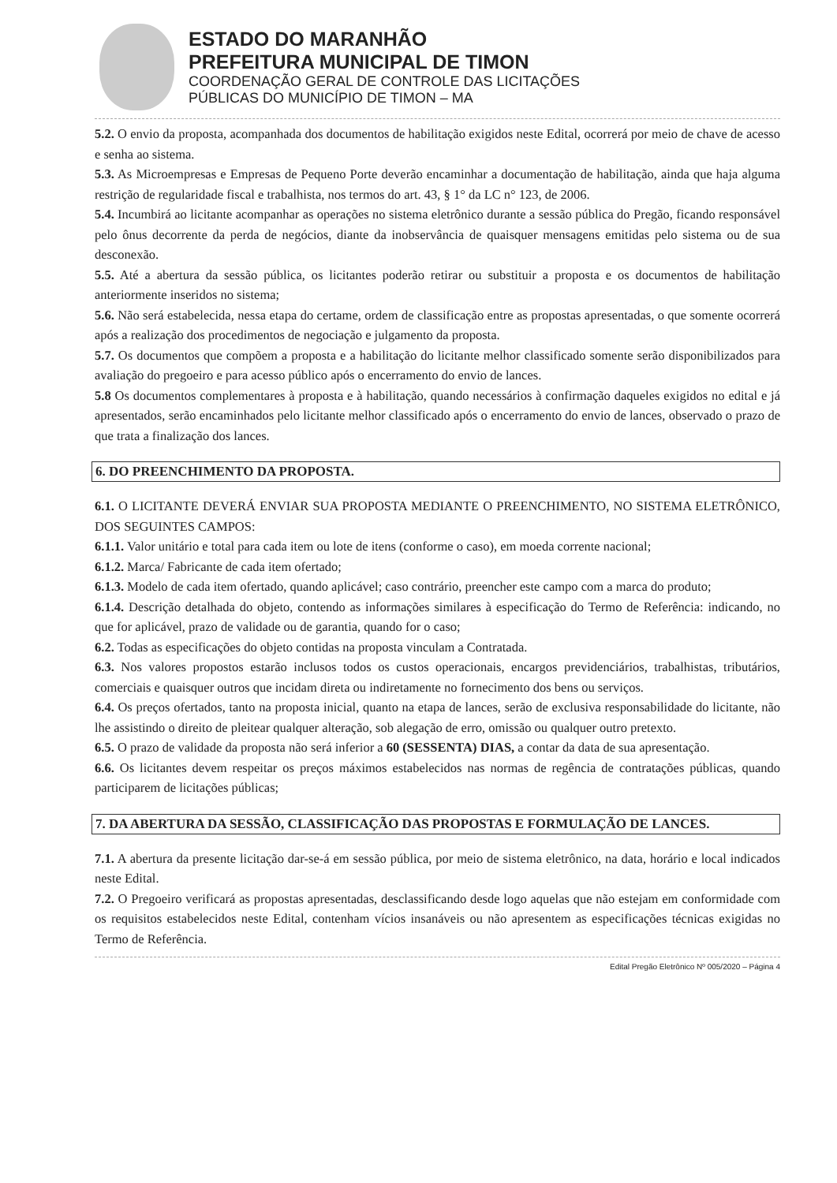ESTADO DO MARANHÃO
PREFEITURA MUNICIPAL DE TIMON
COORDENAÇÃO GERAL DE CONTROLE DAS LICITAÇÕES
PÚBLICAS DO MUNICÍPIO DE TIMON – MA
5.2. O envio da proposta, acompanhada dos documentos de habilitação exigidos neste Edital, ocorrerá por meio de chave de acesso e senha ao sistema.
5.3. As Microempresas e Empresas de Pequeno Porte deverão encaminhar a documentação de habilitação, ainda que haja alguma restrição de regularidade fiscal e trabalhista, nos termos do art. 43, § 1° da LC n° 123, de 2006.
5.4. Incumbirá ao licitante acompanhar as operações no sistema eletrônico durante a sessão pública do Pregão, ficando responsável pelo ônus decorrente da perda de negócios, diante da inobservância de quaisquer mensagens emitidas pelo sistema ou de sua desconexão.
5.5. Até a abertura da sessão pública, os licitantes poderão retirar ou substituir a proposta e os documentos de habilitação anteriormente inseridos no sistema;
5.6. Não será estabelecida, nessa etapa do certame, ordem de classificação entre as propostas apresentadas, o que somente ocorrerá após a realização dos procedimentos de negociação e julgamento da proposta.
5.7. Os documentos que compõem a proposta e a habilitação do licitante melhor classificado somente serão disponibilizados para avaliação do pregoeiro e para acesso público após o encerramento do envio de lances.
5.8 Os documentos complementares à proposta e à habilitação, quando necessários à confirmação daqueles exigidos no edital e já apresentados, serão encaminhados pelo licitante melhor classificado após o encerramento do envio de lances, observado o prazo de que trata a finalização dos lances.
6. DO PREENCHIMENTO DA PROPOSTA.
6.1. O LICITANTE DEVERÁ ENVIAR SUA PROPOSTA MEDIANTE O PREENCHIMENTO, NO SISTEMA ELETRÔNICO, DOS SEGUINTES CAMPOS:
6.1.1. Valor unitário e total para cada item ou lote de itens (conforme o caso), em moeda corrente nacional;
6.1.2. Marca/ Fabricante de cada item ofertado;
6.1.3. Modelo de cada item ofertado, quando aplicável; caso contrário, preencher este campo com a marca do produto;
6.1.4. Descrição detalhada do objeto, contendo as informações similares à especificação do Termo de Referência: indicando, no que for aplicável, prazo de validade ou de garantia, quando for o caso;
6.2. Todas as especificações do objeto contidas na proposta vinculam a Contratada.
6.3. Nos valores propostos estarão inclusos todos os custos operacionais, encargos previdenciários, trabalhistas, tributários, comerciais e quaisquer outros que incidam direta ou indiretamente no fornecimento dos bens ou serviços.
6.4. Os preços ofertados, tanto na proposta inicial, quanto na etapa de lances, serão de exclusiva responsabilidade do licitante, não lhe assistindo o direito de pleitear qualquer alteração, sob alegação de erro, omissão ou qualquer outro pretexto.
6.5. O prazo de validade da proposta não será inferior a 60 (SESSENTA) DIAS, a contar da data de sua apresentação.
6.6. Os licitantes devem respeitar os preços máximos estabelecidos nas normas de regência de contratações públicas, quando participarem de licitações públicas;
7. DA ABERTURA DA SESSÃO, CLASSIFICAÇÃO DAS PROPOSTAS E FORMULAÇÃO DE LANCES.
7.1. A abertura da presente licitação dar-se-á em sessão pública, por meio de sistema eletrônico, na data, horário e local indicados neste Edital.
7.2. O Pregoeiro verificará as propostas apresentadas, desclassificando desde logo aquelas que não estejam em conformidade com os requisitos estabelecidos neste Edital, contenham vícios insanáveis ou não apresentem as especificações técnicas exigidas no Termo de Referência.
Edital Pregão Eletrônico Nº 005/2020 – Página 4